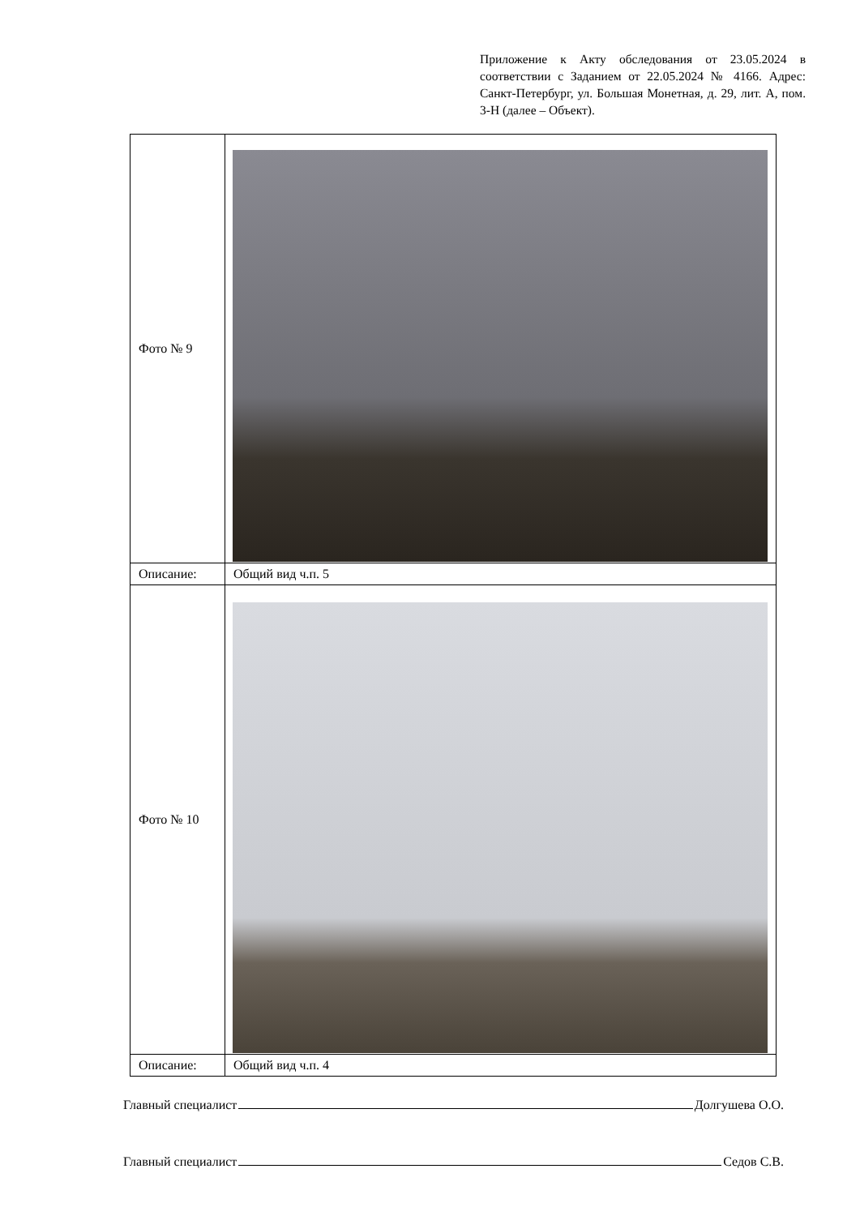Приложение к Акту обследования от 23.05.2024 в соответствии с Заданием от 22.05.2024 № 4166. Адрес: Санкт-Петербург, ул. Большая Монетная, д. 29, лит. А, пом. 3-Н (далее – Объект).
| Фото № 9 | |
| Описание: | Общий вид ч.п. 5 |
| Фото № 10 | |
| Описание: | Общий вид ч.п. 4 |
Главный специалист Долгушева О.О.
Главный специалист Седов С.В.